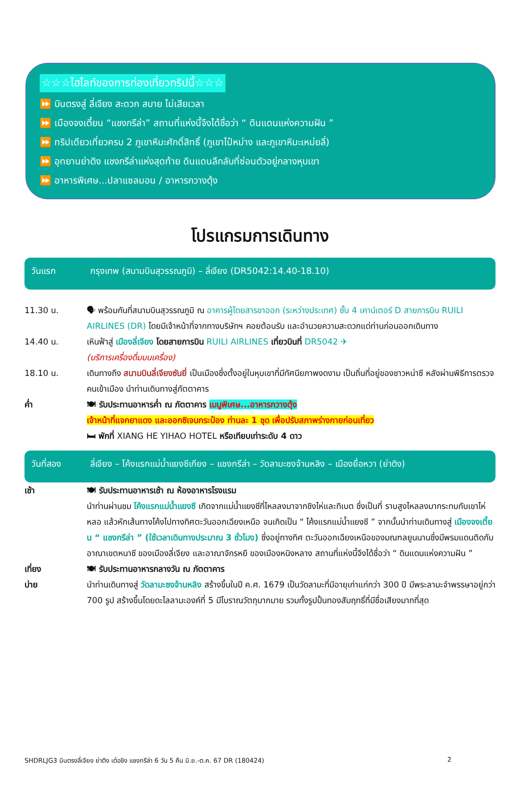☆☆☆ไฮไลท์ของการท่องเที่ยวทริปนี้☆☆☆
⏩ บินตรงสู่ ลี่เจียง สะดวก สบาย ไม่เสียเวลา
⏩ เมืองจงเตี้ยน “แชงกรีล่า” สถานที่แห่งนี้จึงได้ชื่อว่า “ ดินแดนแห่งความฝัน ”
⏩ ทริปเดียวเที่ยวครบ 2 ภูเขาหิมะศักดิ์สิทธิ์ (ภูเขาไป๋หม่าง และภูเขาหิมะเหม่ยลี่)
⏩ อุทยานย่าติง แชงกรีล่าแห่งสุดท้าย ดินแดนลึกลับที่ซ่อนตัวอยู่กลางหุบเขา
⏩ อาหารพิเศษ...ปลาแซลมอน / อาหารกวางตุ้ง
โปรแกรมการเดินทาง
วันแรก กรุงเทพ (สนามบินสุวรรณภูมิ) – ลี่เจียง (DR5042:14.40-18.10)
11.30 น. 🗣 พร้อมกันที่สนามบินสุวรรณภูมิ ณ อาคารผู้โดยสารขาออก (ระหว่างประเทศ) ชั้น 4 เคาน์เตอร์ D สายการบิน RUILI AIRLINES (DR) โดยมีเจ้าหน้าที่จากทางบริษัทฯ คอยต้อนรับ และอำนวยความสะดวกแด่ท่านก่อนออกเดินทาง
14.40 น. เหินฟ้าสู่ เมืองลี่เจียง โดยสายการบิน RUILI AIRLINES เที่ยวบินที่ DR5042 ✈
(บริการเครื่องดื่มบนเครื่อง)
18.10 น. เดินทางถึง สนามบินลี่เจียงซันยี่ เป็นเมืองซึ่งตั้งอยู่ในหุบเขาที่มีทัศนียภาพงดงาม เป็นถิ่นที่อยู่ของชาวหน่าซี หลังผ่านพิธีการตรวจคนเข้าเมือง นำท่านเดินทางสู่ภัตตาคาร
ค่ำ 🍽 รับประทานอาหารค่ำ ณ ภัตตาคาร เมนูพิเศษ...อาหารกวางตุ้ง
เจ้าหน้าที่แจกยาแดง และออกซิเจนกระป๋อง ท่านละ 1 ชุด เพื่อปรับสภาพร่างกายก่อนเที่ยว
🛏 พักที่ XIANG HE YIHAO HOTEL หรือเทียบเท่าระดับ 4 ดาว
วันที่สอง ลี่เจียง – โค้งแรกแม่น้ำแยงซีเกียง – แชงกรีล่า – วัดลามะซงจ้านหลิง – เมืองยื่อหวา (ย่าติง)
เช้า 🍽 รับประทานอาหารเช้า ณ ห้องอาหารโรงแรม
นำท่านผ่านชม โค้งแรกแม่น้ำแยงซี เกิดจากแม่น้ำแยงซีที่ไหลลงมาจากชิงไห่และทิเบต ซึ่งเป็นที่ ราบสูงไหลลงมากระทบกับเขาไห่หลอ แล้วหักเส้นทางโค้งไปทางทิศตะวันออกเฉียงเหนือ จนเกิดเป็น “ โค้งแรกแม่น้ำแยงซี ” จากนั้นนำท่านเดินทางสู่ เมืองจงเตี้ยน “ แชงกรีล่า ” (ใช้เวลาเดินทางประมาณ 3 ชั่วโมง) ซึ่งอยู่ทางทิศ ตะวันออกเฉียงเหนือของมณฑลยูนนานซึ่งมีพรมแดนติดกับอาณาเขตหนาซี ของเมืองลี่เจียง และอาณาจักรหยี ของเมืองหนิงหลาง สถานที่แห่งนี้จึงได้ชื่อว่า “ ดินแดนแห่งความฝัน ”
เที่ยง 🍽 รับประทานอาหารกลางวัน ณ ภัตตาคาร
บ่าย นำท่านเดินทางสู่ วัดลามะซงจ้านหลิง สร้างขึ้นในปี ค.ศ. 1679 เป็นวัดลามะที่มีอายุเก่าแก่กว่า 300 ปี มีพระลามะจำพรรษาอยู่กว่า 700 รูป สร้างขึ้นโดยดะไลลามะองค์ที่ 5 มีโบราณวัตถุมากมาย รวมทั้งรูปปั้นทองสัมฤทธิ์ที่มีชื่อเสียงมากที่สุด
SHDRLJG3 บินตรงลี่เจียง ย่าติง เต๋อชิง แชงกรีล่า 6 วัน 5 คืน มิ.ย.-ต.ค. 67 DR (180424) 2